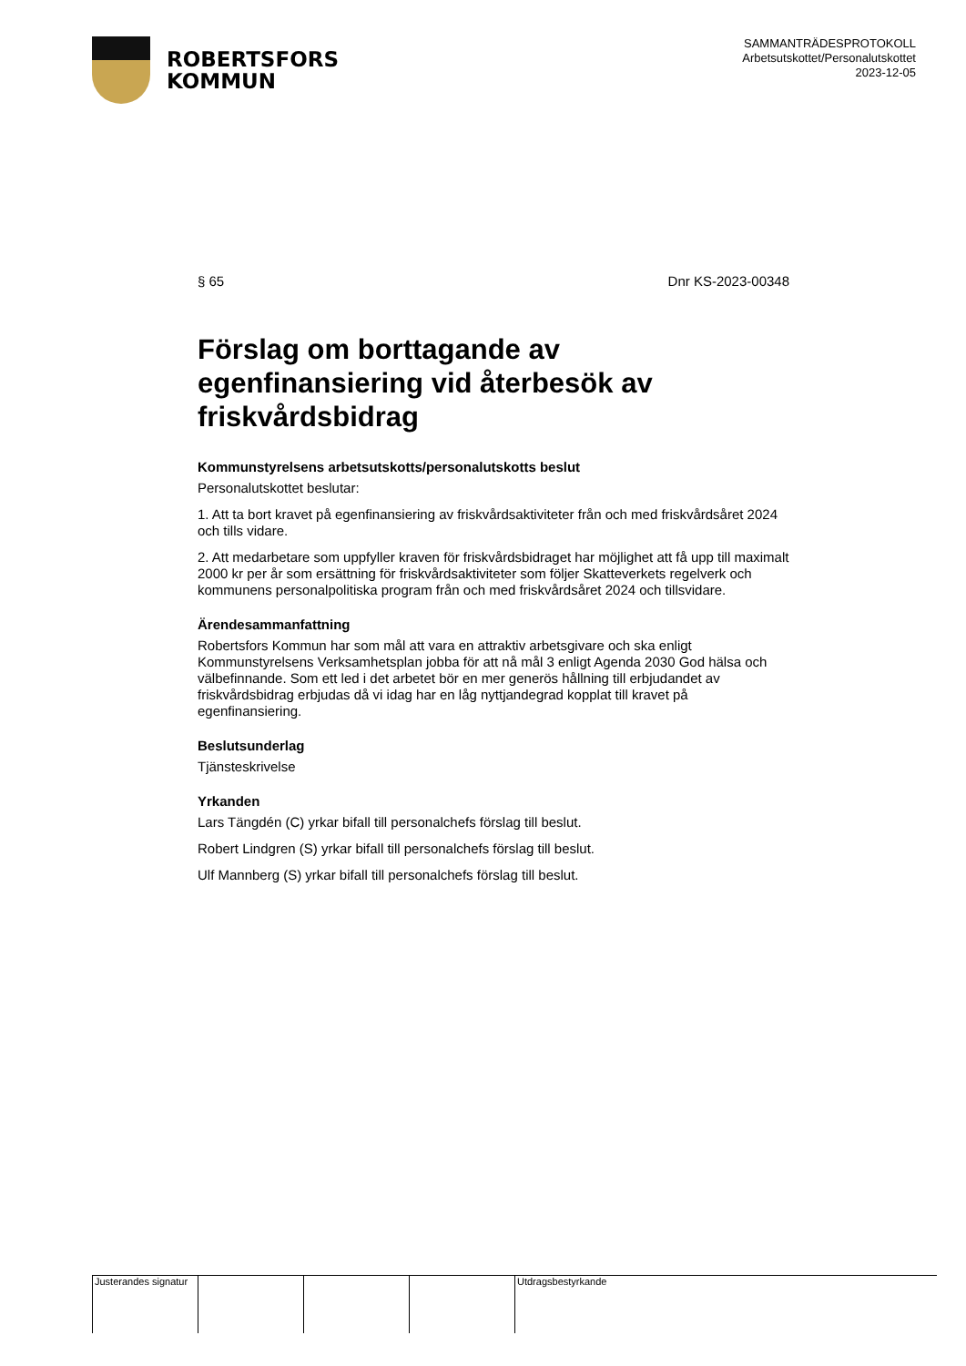ROBERTSFORS
KOMMUN
SAMMANTRÄDESPROTOKOLL
Arbetsutskottet/Personalutskottet
2023-12-05
§ 65 Dnr KS-2023-00348
Förslag om borttagande av egenfinansiering vid återbesök av friskvårdsbidrag
Kommunstyrelsens arbetsutskotts/personalutskotts beslut
Personalutskottet beslutar:
1. Att ta bort kravet på egenfinansiering av friskvårdsaktiviteter från och med friskvårdsåret 2024 och tills vidare.
2. Att medarbetare som uppfyller kraven för friskvårdsbidraget har möjlighet att få upp till maximalt 2000 kr per år som ersättning för friskvårdsaktiviteter som följer Skatteverkets regelverk och kommunens personalpolitiska program från och med friskvårdsåret 2024 och tillsvidare.
Ärendesammanfattning
Robertsfors Kommun har som mål att vara en attraktiv arbetsgivare och ska enligt Kommunstyrelsens Verksamhetsplan jobba för att nå mål 3 enligt Agenda 2030 God hälsa och välbefinnande. Som ett led i det arbetet bör en mer generös hållning till erbjudandet av friskvårdsbidrag erbjudas då vi idag har en låg nyttjandegrad kopplat till kravet på egenfinansiering.
Beslutsunderlag
Tjänsteskrivelse
Yrkanden
Lars Tängdén (C) yrkar bifall till personalchefs förslag till beslut.
Robert Lindgren (S) yrkar bifall till personalchefs förslag till beslut.
Ulf Mannberg (S) yrkar bifall till personalchefs förslag till beslut.
Justerandes signatur
Utdragsbestyrkande